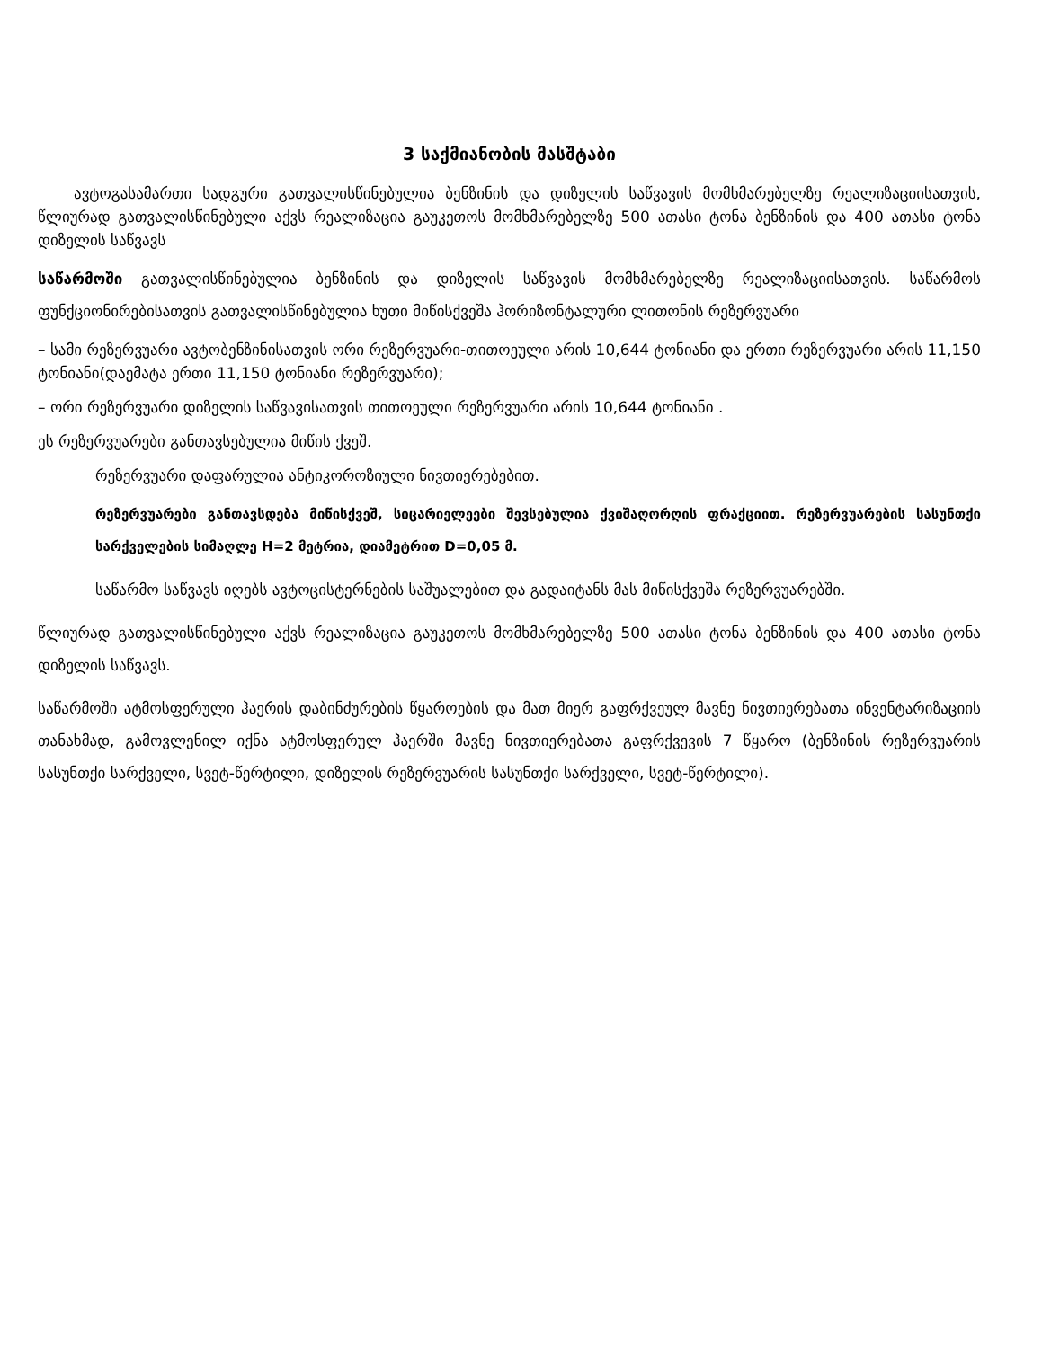3 საქმიანობის მასშტაბი
ავტოგასამართი სადგური გათვალისწინებულია ბენზინის და დიზელის საწვავის მომხმარებელზე რეალიზაციისათვის, წლიურად გათვალისწინებული აქვს რეალიზაცია გაუკეთოს მომხმარებელზე 500 ათასი ტონა ბენზინის და 400 ათასი ტონა დიზელის საწვავს
საწარმოში გათვალისწინებულია ბენზინის და დიზელის საწვავის მომხმარებელზე რეალიზაციისათვის. საწარმოს ფუნქციონირებისათვის გათვალისწინებულია ხუთი მიწისქვეშა ჰორიზონტალური ლითონის რეზერვუარი
– სამი რეზერვუარი ავტობენზინისათვის ორი რეზერვუარი-თითოეული არის 10,644 ტონიანი და ერთი რეზერვუარი არის 11,150 ტონიანი(დაემატა ერთი 11,150 ტონიანი რეზერვუარი);
– ორი რეზერვუარი დიზელის საწვავისათვის თითოეული რეზერვუარი არის 10,644 ტონიანი .
ეს რეზერვუარები განთავსებულია მიწის ქვეშ.
რეზერვუარი დაფარულია ანტიკოროზიული ნივთიერებებით.
რეზერვუარები განთავსდება მიწისქვეშ, სიცარიელეები შევსებულია ქვიშაღორღის ფრაქციით. რეზერვუარების სასუნთქი სარქველების სიმაღლე H=2 მეტრია, დიამეტრით D=0,05 მ.
საწარმო საწვავს იღებს ავტოცისტერნების საშუალებით და გადაიტანს მას მიწისქვეშა რეზერვუარებში.
წლიურად გათვალისწინებული აქვს რეალიზაცია გაუკეთოს მომხმარებელზე 500 ათასი ტონა ბენზინის და 400 ათასი ტონა დიზელის საწვავს.
საწარმოში ატმოსფერული ჰაერის დაბინძურების წყაროების და მათ მიერ გაფრქვეულ მავნე ნივთიერებათა ინვენტარიზაციის თანახმად, გამოვლენილ იქნა ატმოსფერულ ჰაერში მავნე ნივთიერებათა გაფრქვევის 7 წყარო (ბენზინის რეზერვუარის სასუნთქი სარქველი, სვეტ-წერტილი, დიზელის რეზერვუარის სასუნთქი სარქველი, სვეტ-წერტილი).